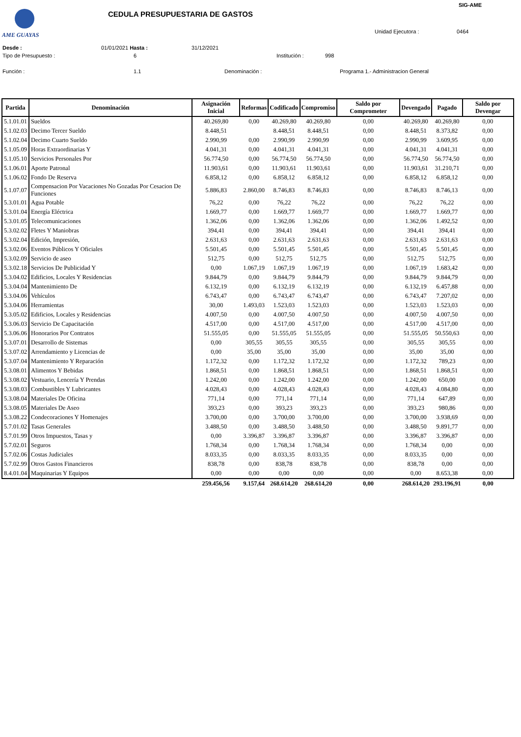AME GUAYAS
SIG-AME
CEDULA PRESUPUESTARIA DE GASTOS
Unidad Ejecutora : 0464
Desde : 01/01/2021 Hasta : 31/12/2021
Tipo de Presupuesto : 6 Institución : 998
Función : 1.1 Denominación :
Programa 1.- Administracion General
| Partida | Denominación | Asignación Inicial | Reformas | Codificado | Compromiso | Saldo por Comprometer | Devengado | Pagado | Saldo por Devengar |
| --- | --- | --- | --- | --- | --- | --- | --- | --- | --- |
| 5.1.01.01 | Sueldos | 40.269,80 | 0,00 | 40.269,80 | 40.269,80 | 0,00 | 40.269,80 | 40.269,80 | 0,00 |
| 5.1.02.03 | Decimo Tercer Sueldo | 8.448,51 | | 8.448,51 | 8.448,51 | 0,00 | 8.448,51 | 8.373,82 | 0,00 |
| 5.1.02.04 | Decimo Cuarto Sueldo | 2.990,99 | 0,00 | 2.990,99 | 2.990,99 | 0,00 | 2.990,99 | 3.609,95 | 0,00 |
| 5.1.05.09 | Horas Extraordinarias Y | 4.041,31 | 0,00 | 4.041,31 | 4.041,31 | 0,00 | 4.041,31 | 4.041,31 | 0,00 |
| 5.1.05.10 | Servicios Personales Por | 56.774,50 | 0,00 | 56.774,50 | 56.774,50 | 0,00 | 56.774,50 | 56.774,50 | 0,00 |
| 5.1.06.01 | Aporte Patronal | 11.903,61 | 0,00 | 11.903,61 | 11.903,61 | 0,00 | 11.903,61 | 31.210,71 | 0,00 |
| 5.1.06.02 | Fondo De Reserva | 6.858,12 | 0,00 | 6.858,12 | 6.858,12 | 0,00 | 6.858,12 | 6.858,12 | 0,00 |
| 5.1.07.07 | Compensacion Por Vacaciones No Gozadas Por Cesacion De Funciones | 5.886,83 | 2.860,00 | 8.746,83 | 8.746,83 | 0,00 | 8.746,83 | 8.746,13 | 0,00 |
| 5.3.01.01 | Agua Potable | 76,22 | 0,00 | 76,22 | 76,22 | 0,00 | 76,22 | 76,22 | 0,00 |
| 5.3.01.04 | Energía Eléctrica | 1.669,77 | 0,00 | 1.669,77 | 1.669,77 | 0,00 | 1.669,77 | 1.669,77 | 0,00 |
| 5.3.01.05 | Telecomunicaciones | 1.362,06 | 0,00 | 1.362,06 | 1.362,06 | 0,00 | 1.362,06 | 1.492,52 | 0,00 |
| 5.3.02.02 | Fletes Y Maniobras | 394,41 | 0,00 | 394,41 | 394,41 | 0,00 | 394,41 | 394,41 | 0,00 |
| 5.3.02.04 | Edición, Impresión, | 2.631,63 | 0,00 | 2.631,63 | 2.631,63 | 0,00 | 2.631,63 | 2.631,63 | 0,00 |
| 5.3.02.06 | Eventos Públicos Y Oficiales | 5.501,45 | 0,00 | 5.501,45 | 5.501,45 | 0,00 | 5.501,45 | 5.501,45 | 0,00 |
| 5.3.02.09 | Servicio de aseo | 512,75 | 0,00 | 512,75 | 512,75 | 0,00 | 512,75 | 512,75 | 0,00 |
| 5.3.02.18 | Servicios De Publicidad Y | 0,00 | 1.067,19 | 1.067,19 | 1.067,19 | 0,00 | 1.067,19 | 1.683,42 | 0,00 |
| 5.3.04.02 | Edificios, Locales Y Residencias | 9.844,79 | 0,00 | 9.844,79 | 9.844,79 | 0,00 | 9.844,79 | 9.844,79 | 0,00 |
| 5.3.04.04 | Mantenimiento De | 6.132,19 | 0,00 | 6.132,19 | 6.132,19 | 0,00 | 6.132,19 | 6.457,88 | 0,00 |
| 5.3.04.06 | Vehículos | 6.743,47 | 0,00 | 6.743,47 | 6.743,47 | 0,00 | 6.743,47 | 7.207,02 | 0,00 |
| 5.3.04.06 | Herramientas | 30,00 | 1.493,03 | 1.523,03 | 1.523,03 | 0,00 | 1.523,03 | 1.523,03 | 0,00 |
| 5.3.05.02 | Edificios, Locales y Residencias | 4.007,50 | 0,00 | 4.007,50 | 4.007,50 | 0,00 | 4.007,50 | 4.007,50 | 0,00 |
| 5.3.06.03 | Servicio De Capacitación | 4.517,00 | 0,00 | 4.517,00 | 4.517,00 | 0,00 | 4.517,00 | 4.517,00 | 0,00 |
| 5.3.06.06 | Honorarios Por Contratos | 51.555,05 | 0,00 | 51.555,05 | 51.555,05 | 0,00 | 51.555,05 | 50.550,63 | 0,00 |
| 5.3.07.01 | Desarrollo de Sistemas | 0,00 | 305,55 | 305,55 | 305,55 | 0,00 | 305,55 | 305,55 | 0,00 |
| 5.3.07.02 | Arrendamiento y Licencias de | 0,00 | 35,00 | 35,00 | 35,00 | 0,00 | 35,00 | 35,00 | 0,00 |
| 5.3.07.04 | Mantenimiento Y Reparación | 1.172,32 | 0,00 | 1.172,32 | 1.172,32 | 0,00 | 1.172,32 | 789,23 | 0,00 |
| 5.3.08.01 | Alimentos Y Bebidas | 1.868,51 | 0,00 | 1.868,51 | 1.868,51 | 0,00 | 1.868,51 | 1.868,51 | 0,00 |
| 5.3.08.02 | Vestuario, Lencería Y Prendas | 1.242,00 | 0,00 | 1.242,00 | 1.242,00 | 0,00 | 1.242,00 | 650,00 | 0,00 |
| 5.3.08.03 | Combustibles Y Lubricantes | 4.028,43 | 0,00 | 4.028,43 | 4.028,43 | 0,00 | 4.028,43 | 4.084,80 | 0,00 |
| 5.3.08.04 | Materiales De Oficina | 771,14 | 0,00 | 771,14 | 771,14 | 0,00 | 771,14 | 647,89 | 0,00 |
| 5.3.08.05 | Materiales De Aseo | 393,23 | 0,00 | 393,23 | 393,23 | 0,00 | 393,23 | 980,86 | 0,00 |
| 5.3.08.22 | Condecoraciones Y Homenajes | 3.700,00 | 0,00 | 3.700,00 | 3.700,00 | 0,00 | 3.700,00 | 3.938,69 | 0,00 |
| 5.7.01.02 | Tasas Generales | 3.488,50 | 0,00 | 3.488,50 | 3.488,50 | 0,00 | 3.488,50 | 9.891,77 | 0,00 |
| 5.7.01.99 | Otros Impuestos, Tasas y | 0,00 | 3.396,87 | 3.396,87 | 3.396,87 | 0,00 | 3.396,87 | 3.396,87 | 0,00 |
| 5.7.02.01 | Seguros | 1.768,34 | 0,00 | 1.768,34 | 1.768,34 | 0,00 | 1.768,34 | 0,00 | 0,00 |
| 5.7.02.06 | Costas Judiciales | 8.033,35 | 0,00 | 8.033,35 | 8.033,35 | 0,00 | 8.033,35 | 0,00 | 0,00 |
| 5.7.02.99 | Otros Gastos Financieros | 838,78 | 0,00 | 838,78 | 838,78 | 0,00 | 838,78 | 0,00 | 0,00 |
| 8.4.01.04 | Maquinarias Y Equipos | 0,00 | 0,00 | 0,00 | 0,00 | 0,00 | 0,00 | 8.653,38 | 0,00 |
| | | 259.456,56 | 9.157,64 | 268.614,20 | 268.614,20 | 0,00 | 268.614,20 | 293.196,91 | 0,00 |